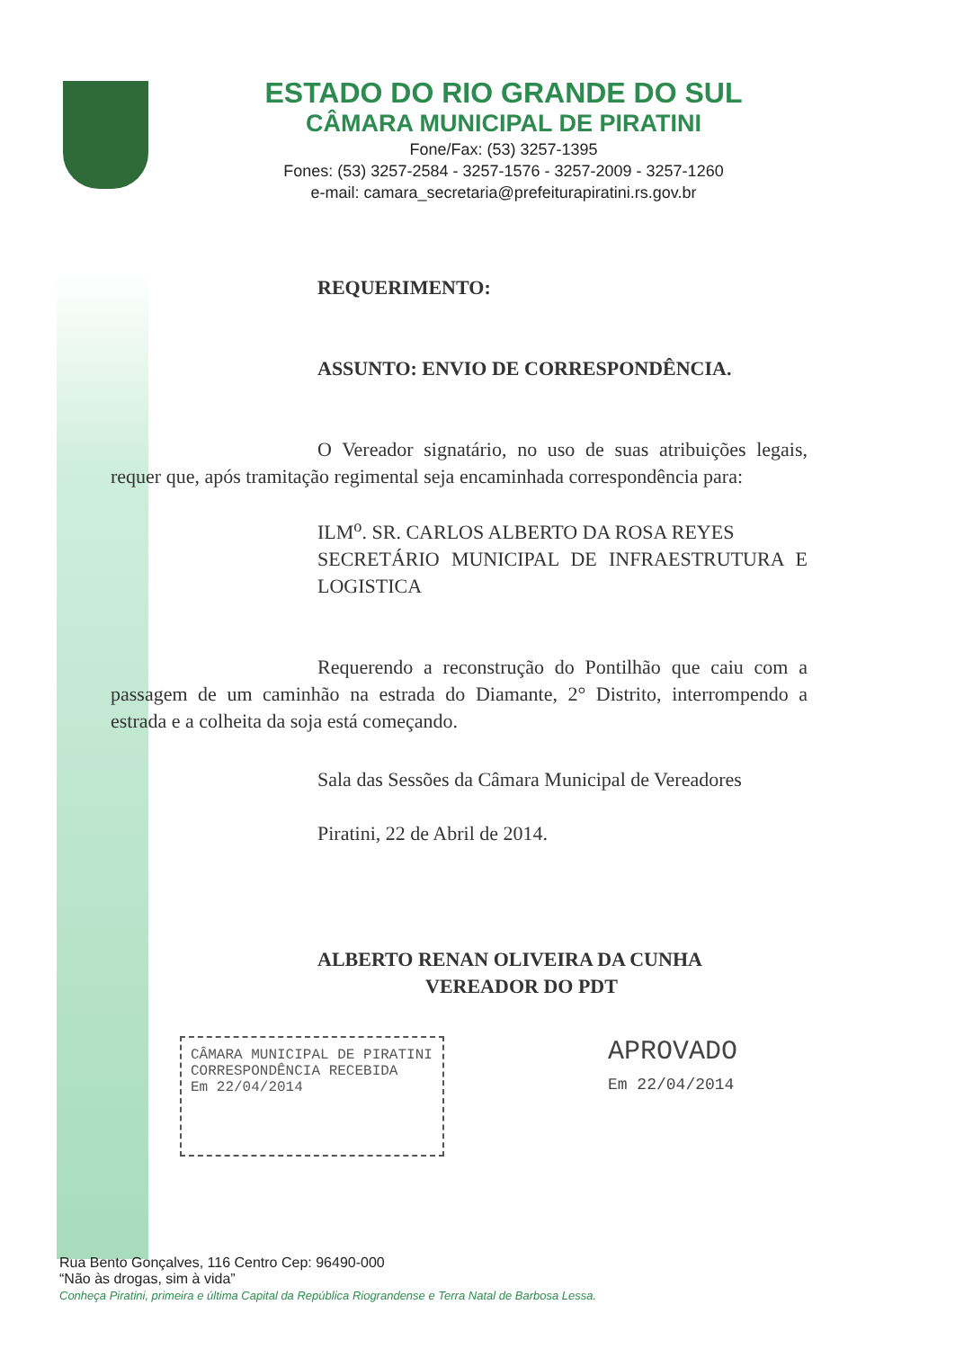ESTADO DO RIO GRANDE DO SUL
CÂMARA MUNICIPAL DE PIRATINI
Fone/Fax: (53) 3257-1395
Fones: (53) 3257-2584 - 3257-1576 - 3257-2009 - 3257-1260
e-mail: camara_secretaria@prefeiturapiratini.rs.gov.br
REQUERIMENTO:
ASSUNTO: ENVIO DE CORRESPONDÊNCIA.
O Vereador signatário, no uso de suas atribuições legais, requer que, após tramitação regimental seja encaminhada correspondência para:
ILM<sup>o</sup>. SR. CARLOS ALBERTO DA ROSA REYES
SECRETÁRIO MUNICIPAL DE INFRAESTRUTURA E LOGISTICA
Requerendo a reconstrução do Pontilhão que caiu com a passagem de um caminhão na estrada do Diamante, 2° Distrito, interrompendo a estrada e a colheita da soja está começando.
Sala das Sessões da Câmara Municipal de Vereadores
Piratini, 22 de Abril de 2014.
ALBERTO RENAN OLIVEIRA DA CUNHA
VEREADOR DO PDT
CÂMARA MUNICIPAL DE PIRATINI
CORRESPONDÊNCIA RECEBIDA
Em 22/04/2014
APROVADO
Em 22/04/2014
Rua Bento Gonçalves, 116 Centro Cep: 96490-000
“Não às drogas, sim à vida”
Conheça Piratini, primeira e última Capital da República Riograndense e Terra Natal de Barbosa Lessa.